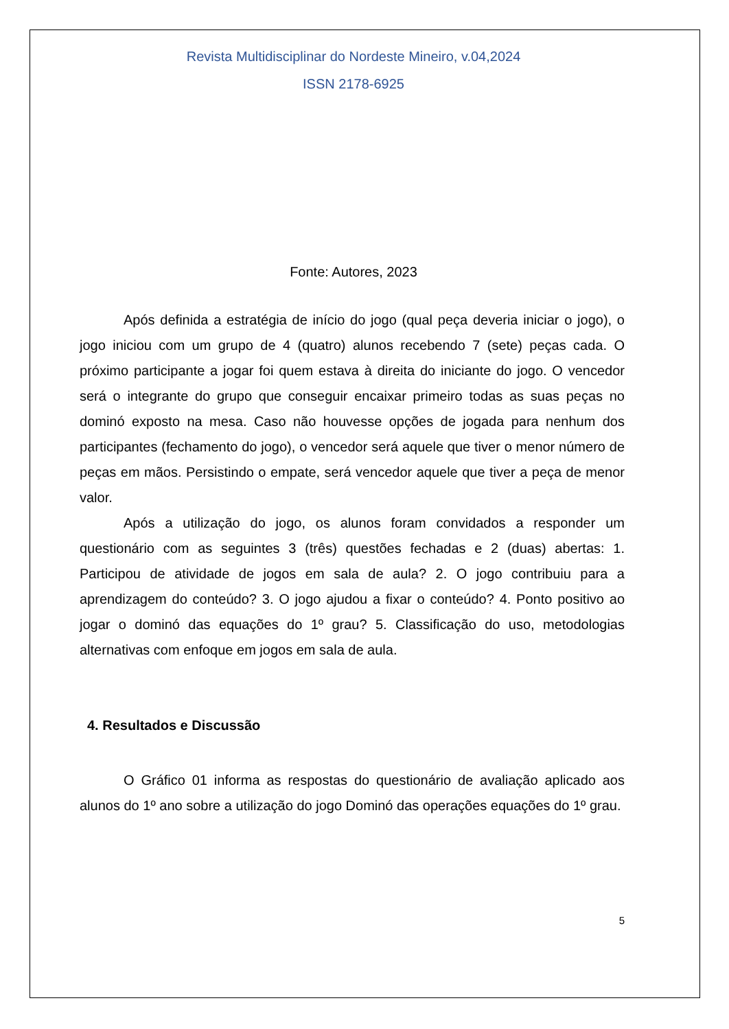Revista Multidisciplinar do Nordeste Mineiro, v.04,2024
ISSN 2178-6925
Fonte: Autores, 2023
Após definida a estratégia de início do jogo (qual peça deveria iniciar o jogo), o jogo iniciou com um grupo de 4 (quatro) alunos recebendo 7 (sete) peças cada. O próximo participante a jogar foi quem estava à direita do iniciante do jogo. O vencedor será o integrante do grupo que conseguir encaixar primeiro todas as suas peças no dominó exposto na mesa. Caso não houvesse opções de jogada para nenhum dos participantes (fechamento do jogo), o vencedor será aquele que tiver o menor número de peças em mãos. Persistindo o empate, será vencedor aquele que tiver a peça de menor valor.
Após a utilização do jogo, os alunos foram convidados a responder um questionário com as seguintes 3 (três) questões fechadas e 2 (duas) abertas: 1. Participou de atividade de jogos em sala de aula? 2. O jogo contribuiu para a aprendizagem do conteúdo? 3. O jogo ajudou a fixar o conteúdo? 4. Ponto positivo ao jogar o dominó das equações do 1º grau? 5. Classificação do uso, metodologias alternativas com enfoque em jogos em sala de aula.
4. Resultados e Discussão
O Gráfico 01 informa as respostas do questionário de avaliação aplicado aos alunos do 1º ano sobre a utilização do jogo Dominó das operações equações do 1º grau.
5